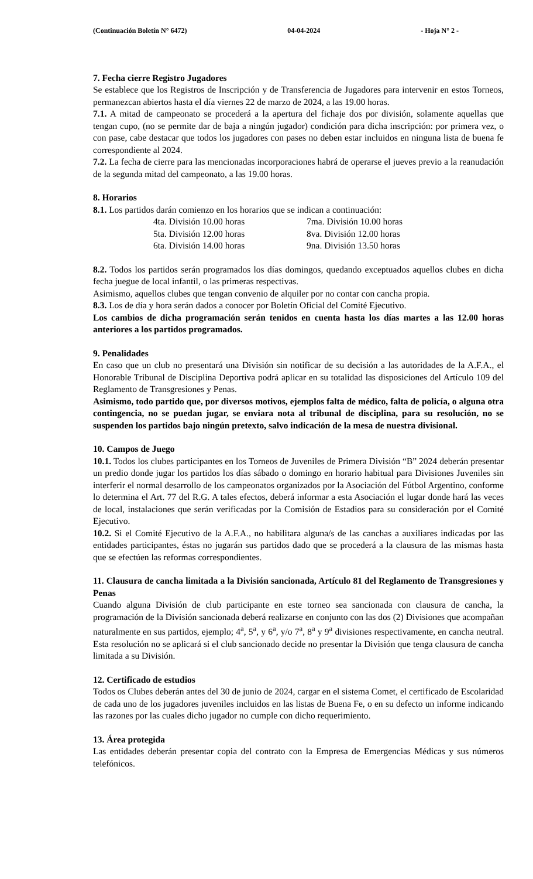(Continuación Boletín N° 6472) 04-04-2024 - Hoja N° 2 -
7. Fecha cierre Registro Jugadores
Se establece que los Registros de Inscripción y de Transferencia de Jugadores para intervenir en estos Torneos, permanezcan abiertos hasta el día viernes 22 de marzo de 2024, a las 19.00 horas.
7.1. A mitad de campeonato se procederá a la apertura del fichaje dos por división, solamente aquellas que tengan cupo, (no se permite dar de baja a ningún jugador) condición para dicha inscripción: por primera vez, o con pase, cabe destacar que todos los jugadores con pases no deben estar incluidos en ninguna lista de buena fe correspondiente al 2024.
7.2. La fecha de cierre para las mencionadas incorporaciones habrá de operarse el jueves previo a la reanudación de la segunda mitad del campeonato, a las 19.00 horas.
8. Horarios
8.1. Los partidos darán comienzo en los horarios que se indican a continuación:
| 4ta. División 10.00 horas | 7ma. División 10.00 horas |
| 5ta. División 12.00 horas | 8va. División 12.00 horas |
| 6ta. División 14.00 horas | 9na. División 13.50 horas |
8.2. Todos los partidos serán programados los días domingos, quedando exceptuados aquellos clubes en dicha fecha juegue de local infantil, o las primeras respectivas.
Asimismo, aquellos clubes que tengan convenio de alquiler por no contar con cancha propia.
8.3. Los de día y hora serán dados a conocer por Boletín Oficial del Comité Ejecutivo.
Los cambios de dicha programación serán tenidos en cuenta hasta los días martes a las 12.00 horas anteriores a los partidos programados.
9. Penalidades
En caso que un club no presentará una División sin notificar de su decisión a las autoridades de la A.F.A., el Honorable Tribunal de Disciplina Deportiva podrá aplicar en su totalidad las disposiciones del Artículo 109 del Reglamento de Transgresiones y Penas.
Asimismo, todo partido que, por diversos motivos, ejemplos falta de médico, falta de policía, o alguna otra contingencia, no se puedan jugar, se enviara nota al tribunal de disciplina, para su resolución, no se suspenden los partidos bajo ningún pretexto, salvo indicación de la mesa de nuestra divisional.
10. Campos de Juego
10.1. Todos los clubes participantes en los Torneos de Juveniles de Primera División “B” 2024 deberán presentar un predio donde jugar los partidos los días sábado o domingo en horario habitual para Divisiones Juveniles sin interferir el normal desarrollo de los campeonatos organizados por la Asociación del Fútbol Argentino, conforme lo determina el Art. 77 del R.G. A tales efectos, deberá informar a esta Asociación el lugar donde hará las veces de local, instalaciones que serán verificadas por la Comisión de Estadios para su consideración por el Comité Ejecutivo.
10.2. Si el Comité Ejecutivo de la A.F.A., no habilitara alguna/s de las canchas a auxiliares indicadas por las entidades participantes, éstas no jugarán sus partidos dado que se procederá a la clausura de las mismas hasta que se efectúen las reformas correspondientes.
11. Clausura de cancha limitada a la División sancionada, Artículo 81 del Reglamento de Transgresiones y Penas
Cuando alguna División de club participante en este torneo sea sancionada con clausura de cancha, la programación de la División sancionada deberá realizarse en conjunto con las dos (2) Divisiones que acompañan naturalmente en sus partidos, ejemplo; 4<sup>a</sup>, 5<sup>a</sup>, y 6<sup>a</sup>, y/o 7<sup>a</sup>, 8<sup>a</sup> y 9<sup>a</sup> divisiones respectivamente, en cancha neutral. Esta resolución no se aplicará si el club sancionado decide no presentar la División que tenga clausura de cancha limitada a su División.
12. Certificado de estudios
Todos os Clubes deberán antes del 30 de junio de 2024, cargar en el sistema Comet, el certificado de Escolaridad de cada uno de los jugadores juveniles incluidos en las listas de Buena Fe, o en su defecto un informe indicando las razones por las cuales dicho jugador no cumple con dicho requerimiento.
13. Área protegida
Las entidades deberán presentar copia del contrato con la Empresa de Emergencias Médicas y sus números telefónicos.